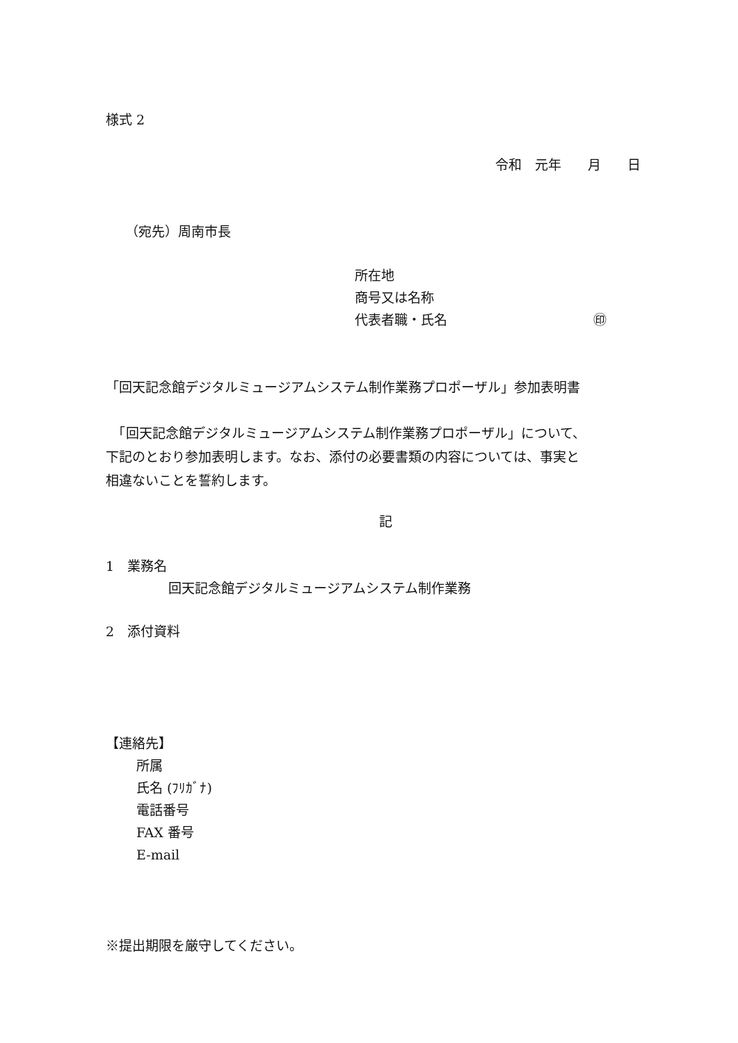様式 2
令和　元年　　月　　日
（宛先）周南市長
所在地
商号又は名称
代表者職・氏名 ㊞
「回天記念館デジタルミュージアムシステム制作業務プロポーザル」参加表明書
　「回天記念館デジタルミュージアムシステム制作業務プロポーザル」について、
下記のとおり参加表明します。なお、添付の必要書類の内容については、事実と
相違ないことを誓約します。
記
1　業務名
回天記念館デジタルミュージアムシステム制作業務
2　添付資料
【連絡先】
所属
氏名 (ﾌﾘｶﾞﾅ)
電話番号
FAX 番号
E-mail
※提出期限を厳守してください。